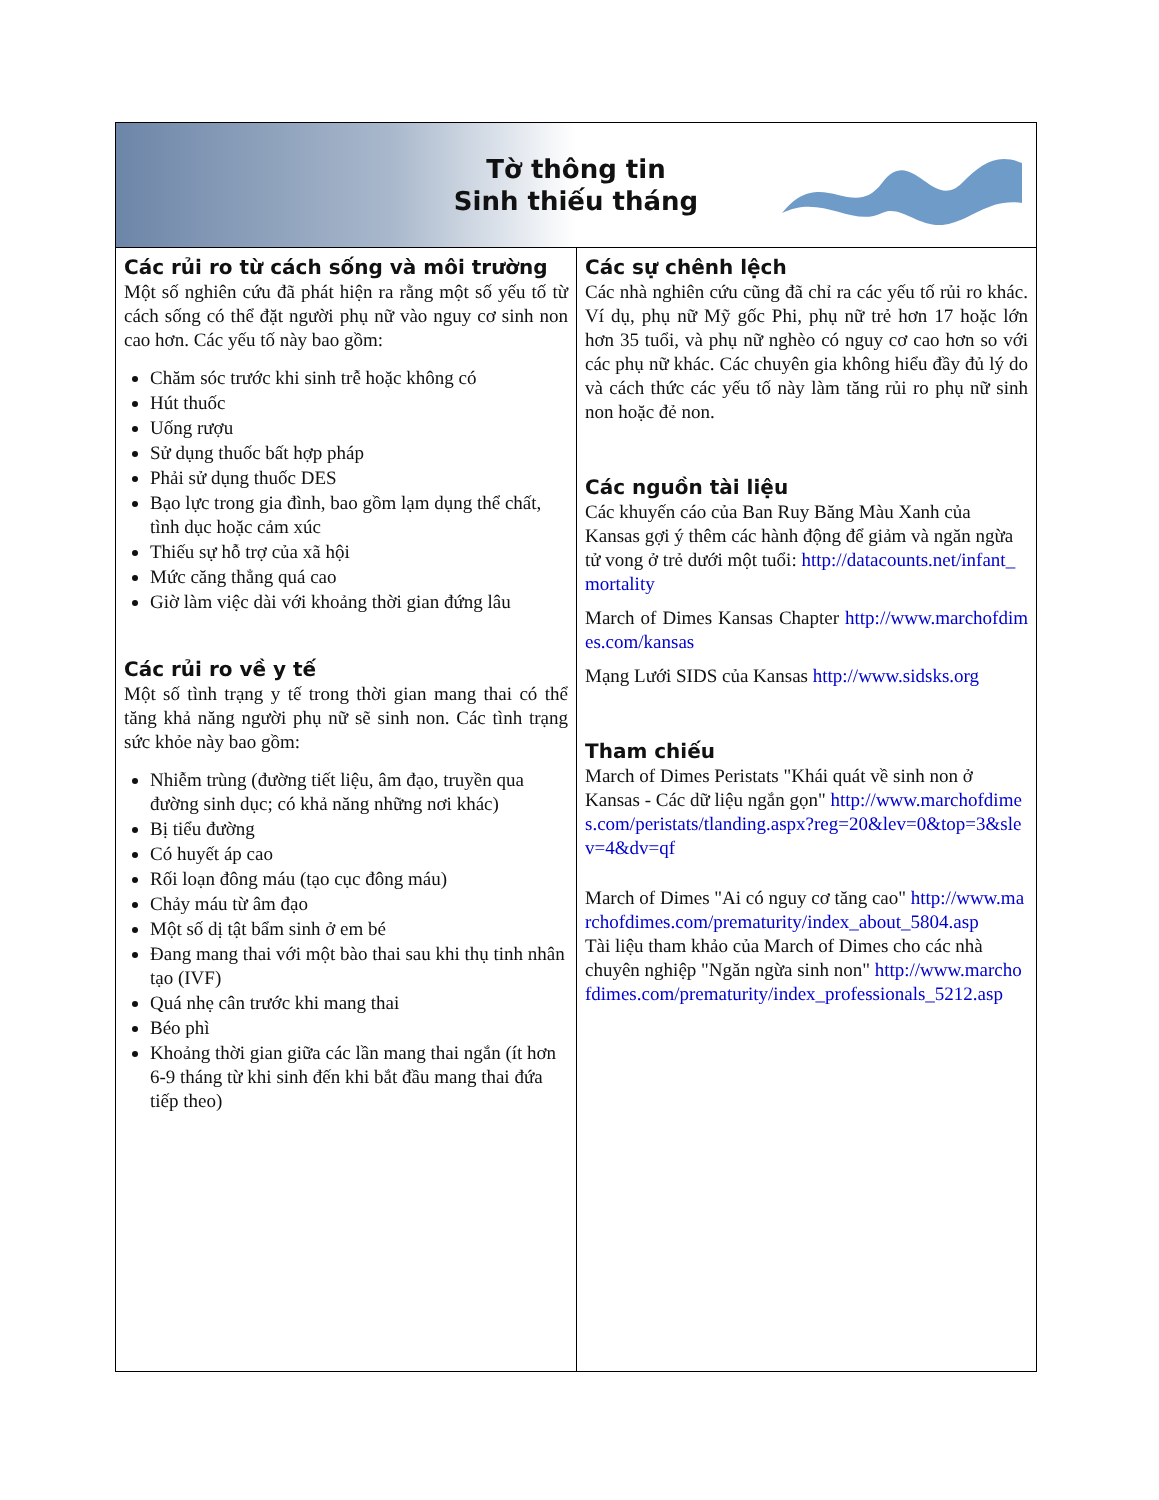Tờ thông tin
Sinh thiếu tháng
Các rủi ro từ cách sống và môi trường
Một số nghiên cứu đã phát hiện ra rằng một số yếu tố từ cách sống có thể đặt người phụ nữ vào nguy cơ sinh non cao hơn. Các yếu tố này bao gồm:
Chăm sóc trước khi sinh trễ hoặc không có
Hút thuốc
Uống rượu
Sử dụng thuốc bất hợp pháp
Phải sử dụng thuốc DES
Bạo lực trong gia đình, bao gồm lạm dụng thể chất, tình dục hoặc cảm xúc
Thiếu sự hỗ trợ của xã hội
Mức căng thẳng quá cao
Giờ làm việc dài với khoảng thời gian đứng lâu
Các rủi ro về y tế
Một số tình trạng y tế trong thời gian mang thai có thể tăng khả năng người phụ nữ sẽ sinh non. Các tình trạng sức khỏe này bao gồm:
Nhiễm trùng (đường tiết liệu, âm đạo, truyền qua đường sinh dục; có khả năng những nơi khác)
Bị tiểu đường
Có huyết áp cao
Rối loạn đông máu (tạo cục đông máu)
Chảy máu từ âm đạo
Một số dị tật bẩm sinh ở em bé
Đang mang thai với một bào thai sau khi thụ tinh nhân tạo (IVF)
Quá nhẹ cân trước khi mang thai
Béo phì
Khoảng thời gian giữa các lần mang thai ngắn (ít hơn 6-9 tháng từ khi sinh đến khi bắt đầu mang thai đứa tiếp theo)
Các sự chênh lệch
Các nhà nghiên cứu cũng đã chỉ ra các yếu tố rủi ro khác. Ví dụ, phụ nữ Mỹ gốc Phi, phụ nữ trẻ hơn 17 hoặc lớn hơn 35 tuổi, và phụ nữ nghèo có nguy cơ cao hơn so với các phụ nữ khác. Các chuyên gia không hiểu đầy đủ lý do và cách thức các yếu tố này làm tăng rủi ro phụ nữ sinh non hoặc đẻ non.
Các nguồn tài liệu
Các khuyến cáo của Ban Ruy Băng Màu Xanh của Kansas gợi ý thêm các hành động để giảm và ngăn ngừa tử vong ở trẻ dưới một tuổi: http://datacounts.net/infant_mortality
March of Dimes Kansas Chapter http://www.marchofdimes.com/kansas
Mạng Lưới SIDS của Kansas http://www.sidsks.org
Tham chiếu
March of Dimes Peristats "Khái quát về sinh non ở Kansas - Các dữ liệu ngắn gọn" http://www.marchofdimes.com/peristats/tlanding.aspx?reg=20&lev=0&top=3&slev=4&dv=qf
March of Dimes "Ai có nguy cơ tăng cao" http://www.marchofdimes.com/prematurity/index_about_5804.asp
Tài liệu tham khảo của March of Dimes cho các nhà chuyên nghiệp "Ngăn ngừa sinh non" http://www.marchofdimes.com/prematurity/index_professionals_5212.asp